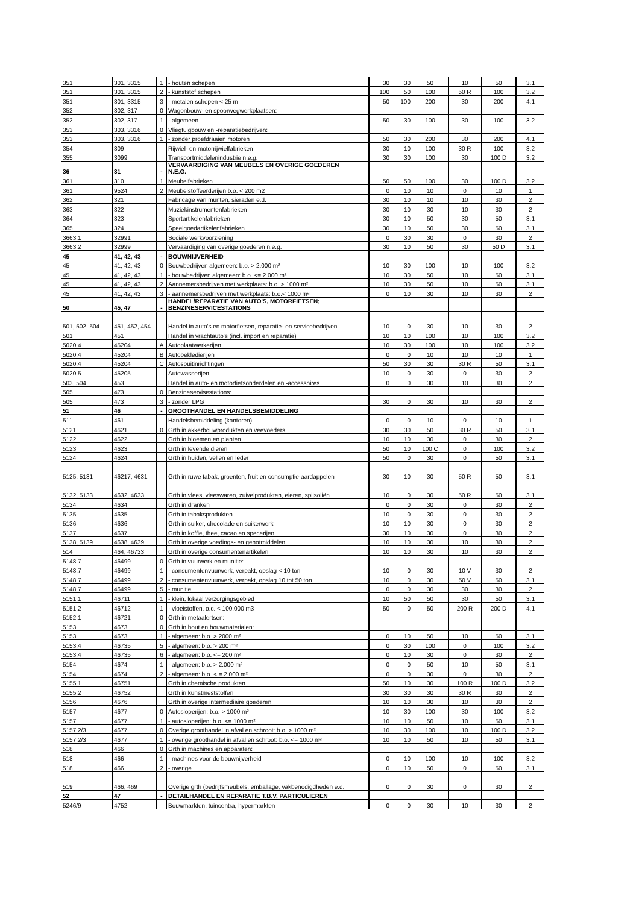| 351 | 301, 3315 | 1 | - houten schepen | 30 | 30 | 50 | 10 | 50 | 3.1 |
| 351 | 301, 3315 | 2 | - kunststof schepen | 100 | 50 | 100 | 50 R | 100 | 3.2 |
| 351 | 301, 3315 | 3 | - metalen schepen < 25 m | 50 | 100 | 200 | 30 | 200 | 4.1 |
| 352 | 302, 317 | 0 | Wagonbouw- en spoorwegwerkplaatsen: | | | | | | |
| 352 | 302, 317 | 1 | - algemeen | 50 | 30 | 100 | 30 | 100 | 3.2 |
| 353 | 303, 3316 | 0 | Vliegtuigbouw en -reparatiebedrijven: | | | | | | |
| 353 | 303, 3316 | 1 | - zonder proefdraaien motoren | 50 | 30 | 200 | 30 | 200 | 4.1 |
| 354 | 309 | | Rijwiel- en motorrijwielfabrieken | 30 | 10 | 100 | 30 R | 100 | 3.2 |
| 355 | 3099 | | Transportmiddelenindustrie n.e.g. | 30 | 30 | 100 | 30 | 100 D | 3.2 |
| 36 | 31 | - | VERVAARDIGING VAN MEUBELS EN OVERIGE GOEDEREN N.E.G. | | | | | | |
| 361 | 310 | 1 | Meubelfabrieken | 50 | 50 | 100 | 30 | 100 D | 3.2 |
| 361 | 9524 | 2 | Meubelstoffeerderijen b.o. < 200 m2 | 0 | 10 | 10 | 0 | 10 | 1 |
| 362 | 321 | | Fabricage van munten, sieraden e.d. | 30 | 10 | 10 | 10 | 30 | 2 |
| 363 | 322 | | Muziekinstrumentenfabrieken | 30 | 10 | 30 | 10 | 30 | 2 |
| 364 | 323 | | Sportartikelenfabrieken | 30 | 10 | 50 | 30 | 50 | 3.1 |
| 365 | 324 | | Speelgoedartikelenfabrieken | 30 | 10 | 50 | 30 | 50 | 3.1 |
| 3663.1 | 32991 | | Sociale werkvoorziening | 0 | 30 | 30 | 0 | 30 | 2 |
| 3663.2 | 32999 | | Vervaardiging van overige goederen n.e.g. | 30 | 10 | 50 | 30 | 50 D | 3.1 |
| 45 | 41, 42, 43 | - | BOUWNIJVERHEID | | | | | | |
| 45 | 41, 42, 43 | 0 | Bouwbedrijven algemeen: b.o. > 2.000 m² | 10 | 30 | 100 | 10 | 100 | 3.2 |
| 45 | 41, 42, 43 | 1 | - bouwbedrijven algemeen: b.o. <= 2.000 m² | 10 | 30 | 50 | 10 | 50 | 3.1 |
| 45 | 41, 42, 43 | 2 | Aannemersbedrijven met werkplaats: b.o. > 1000 m² | 10 | 30 | 50 | 10 | 50 | 3.1 |
| 45 | 41, 42, 43 | 3 | - aannemersbedrijven met werkplaats: b.o.< 1000 m² | 0 | 10 | 30 | 10 | 30 | 2 |
| 50 | 45, 47 | - | HANDEL/REPARATIE VAN AUTO'S, MOTORFIETSEN; BENZINESERVICESTATIONS | | | | | | |
| 501, 502, 504 | 451, 452, 454 | | Handel in auto's en motorfietsen, reparatie- en servicebedrijven | 10 | 0 | 30 | 10 | 30 | 2 |
| 501 | 451 | | Handel in vrachtauto's (incl. import en reparatie) | 10 | 10 | 100 | 10 | 100 | 3.2 |
| 5020.4 | 45204 | A | Autoplaatwerkerijen | 10 | 30 | 100 | 10 | 100 | 3.2 |
| 5020.4 | 45204 | B | Autobekledierijen | 0 | 0 | 10 | 10 | 10 | 1 |
| 5020.4 | 45204 | C | Autospuitinrichtingen | 50 | 30 | 30 | 30 R | 50 | 3.1 |
| 5020.5 | 45205 | | Autowasserijen | 10 | 0 | 30 | 0 | 30 | 2 |
| 503, 504 | 453 | | Handel in auto- en motorfietsonderdelen en -accessoires | 0 | 0 | 30 | 10 | 30 | 2 |
| 505 | 473 | 0 | Benzineservisestations: | | | | | | |
| 505 | 473 | 3 | - zonder LPG | 30 | 0 | 30 | 10 | 30 | 2 |
| 51 | 46 | - | GROOTHANDEL EN HANDELSBEMIDDELING | | | | | | |
| 511 | 461 | | Handelsbemiddeling (kantoren) | 0 | 0 | 10 | 0 | 10 | 1 |
| 5121 | 4621 | 0 | Grth in akkerbouwprodukten en veevoeders | 30 | 30 | 50 | 30 R | 50 | 3.1 |
| 5122 | 4622 | | Grth in bloemen en planten | 10 | 10 | 30 | 0 | 30 | 2 |
| 5123 | 4623 | | Grth in levende dieren | 50 | 10 | 100 C | 0 | 100 | 3.2 |
| 5124 | 4624 | | Grth in huiden, vellen en leder | 50 | 0 | 30 | 0 | 50 | 3.1 |
| 5125, 5131 | 46217, 4631 | | Grth in ruwe tabak, groenten, fruit en consumptie-aardappelen | 30 | 10 | 30 | 50 R | 50 | 3.1 |
| 5132, 5133 | 4632, 4633 | | Grth in vlees, vleeswaren, zuivelprodukten, eieren, spijsoliën | 10 | 0 | 30 | 50 R | 50 | 3.1 |
| 5134 | 4634 | | Grth in dranken | 0 | 0 | 30 | 0 | 30 | 2 |
| 5135 | 4635 | | Grth in tabaksprodukten | 10 | 0 | 30 | 0 | 30 | 2 |
| 5136 | 4636 | | Grth in suiker, chocolade en suikerwerk | 10 | 10 | 30 | 0 | 30 | 2 |
| 5137 | 4637 | | Grth in koffie, thee, cacao en specerijen | 30 | 10 | 30 | 0 | 30 | 2 |
| 5138, 5139 | 4638, 4639 | | Grth in overige voedings- en genotmiddelen | 10 | 10 | 30 | 10 | 30 | 2 |
| 514 | 464, 46733 | | Grth in overige consumentenartikelen | 10 | 10 | 30 | 10 | 30 | 2 |
| 5148.7 | 46499 | 0 | Grth in vuurwerk en munitie: | | | | | | |
| 5148.7 | 46499 | 1 | - consumentenvuurwerk, verpakt, opslag < 10 ton | 10 | 0 | 30 | 10 V | 30 | 2 |
| 5148.7 | 46499 | 2 | - consumentenvuurwerk, verpakt, opslag 10 tot 50 ton | 10 | 0 | 30 | 50 V | 50 | 3.1 |
| 5148.7 | 46499 | 5 | - munitie | 0 | 0 | 30 | 30 | 30 | 2 |
| 5151.1 | 46711 | 1 | - klein, lokaal verzorgingsgebied | 10 | 50 | 50 | 30 | 50 | 3.1 |
| 5151.2 | 46712 | 1 | - vloeistoffen, o.c. < 100.000 m3 | 50 | 0 | 50 | 200 R | 200 D | 4.1 |
| 5152.1 | 46721 | 0 | Grth in metaalertsen: | | | | | | |
| 5153 | 4673 | 0 | Grth in hout en bouwmaterialen: | | | | | | |
| 5153 | 4673 | 1 | - algemeen: b.o. > 2000 m² | 0 | 10 | 50 | 10 | 50 | 3.1 |
| 5153.4 | 46735 | 5 | - algemeen: b.o. > 200 m² | 0 | 30 | 100 | 0 | 100 | 3.2 |
| 5153.4 | 46735 | 6 | - algemeen: b.o. <= 200 m² | 0 | 10 | 30 | 0 | 30 | 2 |
| 5154 | 4674 | 1 | - algemeen: b.o. > 2.000 m² | 0 | 0 | 50 | 10 | 50 | 3.1 |
| 5154 | 4674 | 2 | - algemeen: b.o. < = 2.000 m² | 0 | 0 | 30 | 0 | 30 | 2 |
| 5155.1 | 46751 | | Grth in chemische produkten | 50 | 10 | 30 | 100 R | 100 D | 3.2 |
| 5155.2 | 46752 | | Grth in kunstmeststoffen | 30 | 30 | 30 | 30 R | 30 | 2 |
| 5156 | 4676 | | Grth in overige intermediaire goederen | 10 | 10 | 30 | 10 | 30 | 2 |
| 5157 | 4677 | 0 | Autosloperijen: b.o. > 1000 m² | 10 | 30 | 100 | 30 | 100 | 3.2 |
| 5157 | 4677 | 1 | - autosloperijen: b.o. <= 1000 m² | 10 | 10 | 50 | 10 | 50 | 3.1 |
| 5157.2/3 | 4677 | 0 | Overige groothandel in afval en schroot: b.o. > 1000 m² | 10 | 30 | 100 | 10 | 100 D | 3.2 |
| 5157.2/3 | 4677 | 1 | - overige groothandel in afval en schroot: b.o. <= 1000 m² | 10 | 10 | 50 | 10 | 50 | 3.1 |
| 518 | 466 | 0 | Grth in machines en apparaten: | | | | | | |
| 518 | 466 | 1 | - machines voor de bouwnijverheid | 0 | 10 | 100 | 10 | 100 | 3.2 |
| 518 | 466 | 2 | - overige | 0 | 10 | 50 | 0 | 50 | 3.1 |
| 519 | 466, 469 | | Overige grth (bedrijfsmeubels, emballage, vakbenodigdheden e.d. | 0 | 0 | 30 | 0 | 30 | 2 |
| 52 | 47 | - | DETAILHANDEL EN REPARATIE T.B.V. PARTICULIEREN | | | | | | |
| 5246/9 | 4752 | | Bouwmarkten, tuincentra, hypermarkten | 0 | 0 | 30 | 10 | 30 | 2 |